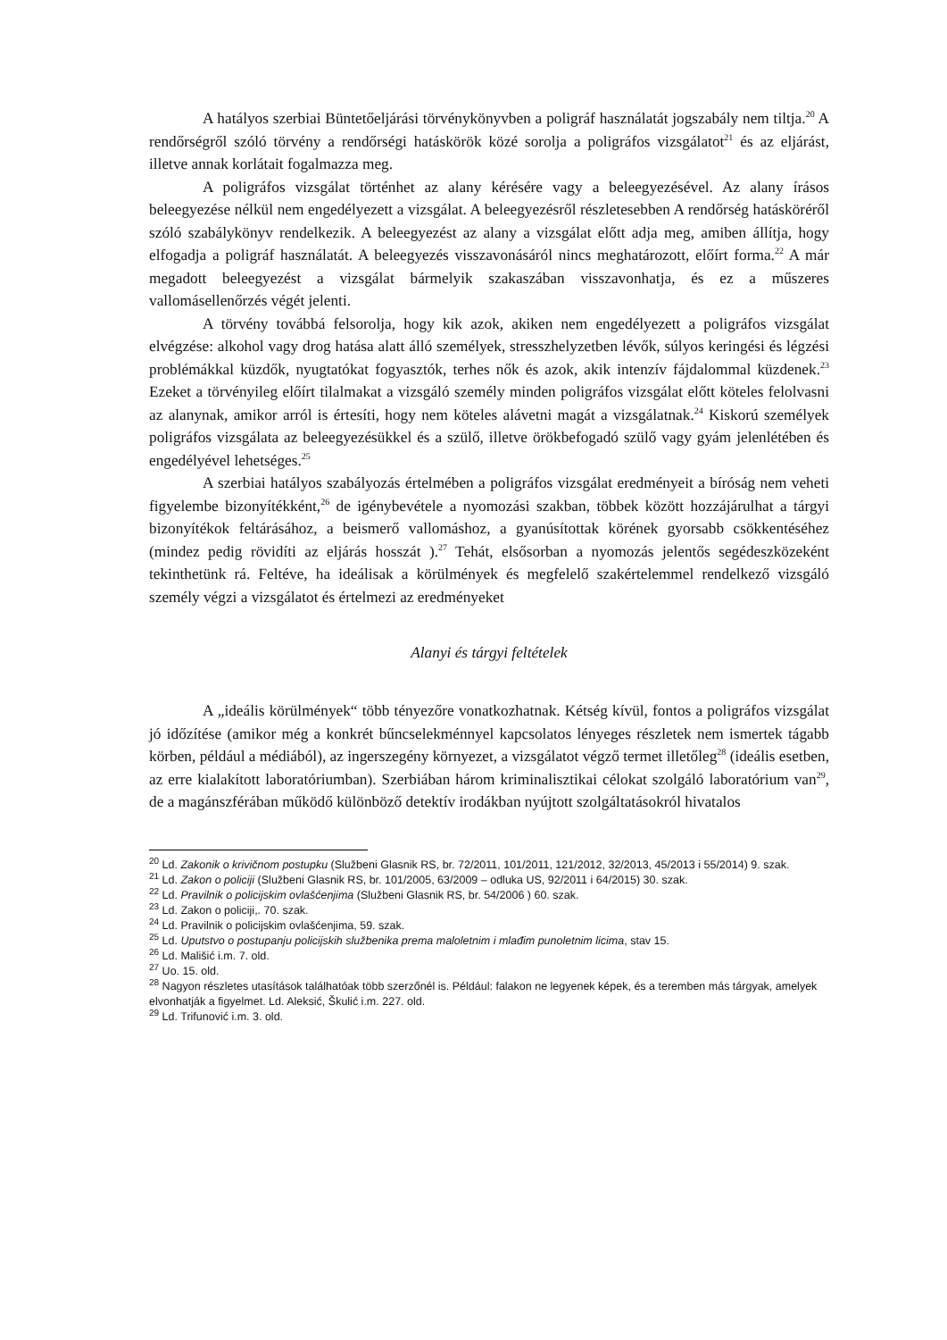A hatályos szerbiai Büntetőeljárási törvénykönyvben a poligráf használatát jogszabály nem tiltja.<sup>20</sup> A rendőrségről szóló törvény a rendőrségi hatáskörök közé sorolja a poligráfos vizsgálatot<sup>21</sup> és az eljárást, illetve annak korlátait fogalmazza meg.
A poligráfos vizsgálat történhet az alany kérésére vagy a beleegyezésével. Az alany írásos beleegyezése nélkül nem engedélyezett a vizsgálat. A beleegyezésről részletesebben A rendőrség hatásköréről szóló szabálykönyv rendelkezik. A beleegyezést az alany a vizsgálat előtt adja meg, amiben állítja, hogy elfogadja a poligráf használatát. A beleegyezés visszavonásáról nincs meghatározott, előírt forma.<sup>22</sup> A már megadott beleegyezést a vizsgálat bármelyik szakaszában visszavonhatja, és ez a műszeres vallomásellenőrzés végét jelenti.
A törvény továbbá felsorolja, hogy kik azok, akiken nem engedélyezett a poligráfos vizsgálat elvégzése: alkohol vagy drog hatása alatt álló személyek, stresszhelyzetben lévők, súlyos keringési és légzési problémákkal küzdők, nyugtatókat fogyasztók, terhes nők és azok, akik intenzív fájdalommal küzdenek.<sup>23</sup> Ezeket a törvényileg előírt tilalmakat a vizsgáló személy minden poligráfos vizsgálat előtt köteles felolvasni az alanynak, amikor arról is értesíti, hogy nem köteles alávetni magát a vizsgálatnak.<sup>24</sup> Kiskorú személyek poligráfos vizsgálata az beleegyezésükkel és a szülő, illetve örökbefogadó szülő vagy gyám jelenlétében és engedélyével lehetséges.<sup>25</sup>
A szerbiai hatályos szabályozás értelmében a poligráfos vizsgálat eredményeit a bíróság nem veheti figyelembe bizonyítékként,<sup>26</sup> de igénybevétele a nyomozási szakban, többek között hozzájárulhat a tárgyi bizonyítékok feltárásához, a beismerő vallomáshoz, a gyanúsítottak körének gyorsabb csökkentéséhez (mindez pedig rövidíti az eljárás hosszát ).<sup>27</sup> Tehát, elsősorban a nyomozás jelentős segédeszközeként tekinthetünk rá. Feltéve, ha ideálisak a körülmények és megfelelő szakértelemmel rendelkező vizsgáló személy végzi a vizsgálatot és értelmezi az eredményeket
Alanyi és tárgyi feltételek
A „ideális körülmények“ több tényezőre vonatkozhatnak. Kétség kívül, fontos a poligráfos vizsgálat jó időzítése (amikor még a konkrét bűncselekménnyel kapcsolatos lényeges részletek nem ismertek tágabb körben, például a médiából), az ingerszegény környezet, a vizsgálatot végző termet illetőleg<sup>28</sup> (ideális esetben, az erre kialakított laboratóriumban). Szerbiában három kriminalisztikai célokat szolgáló laboratórium van<sup>29</sup>, de a magánszférában működő különböző detektív irodákban nyújtott szolgáltatásokról hivatalos
<sup>20</sup> Ld. Zakonik o krivičnom postupku (Službeni Glasnik RS, br. 72/2011, 101/2011, 121/2012, 32/2013, 45/2013 i 55/2014) 9. szak.
<sup>21</sup> Ld. Zakon o policiji (Službeni Glasnik RS, br. 101/2005, 63/2009 – odluka US, 92/2011 i 64/2015) 30. szak.
<sup>22</sup> Ld. Pravilnik o policijskim ovlašćenjima (Službeni Glasnik RS, br. 54/2006 ) 60. szak.
<sup>23</sup> Ld. Zakon o policiji,. 70. szak.
<sup>24</sup> Ld. Pravilnik o policijskim ovlašćenjima, 59. szak.
<sup>25</sup> Ld. Uputstvo o postupanju policijskih službenika prema maloletnim i mlađim punoletnim licima, stav 15.
<sup>26</sup> Ld. Mališić i.m. 7. old.
<sup>27</sup> Uo. 15. old.
<sup>28</sup> Nagyon részletes utasítások találhatóak több szerzőnél is. Például: falakon ne legyenek képek, és a teremben más tárgyak, amelyek elvonhatják a figyelmet. Ld. Aleksić, Škulić i.m. 227. old.
<sup>29</sup> Ld. Trifunović i.m. 3. old.